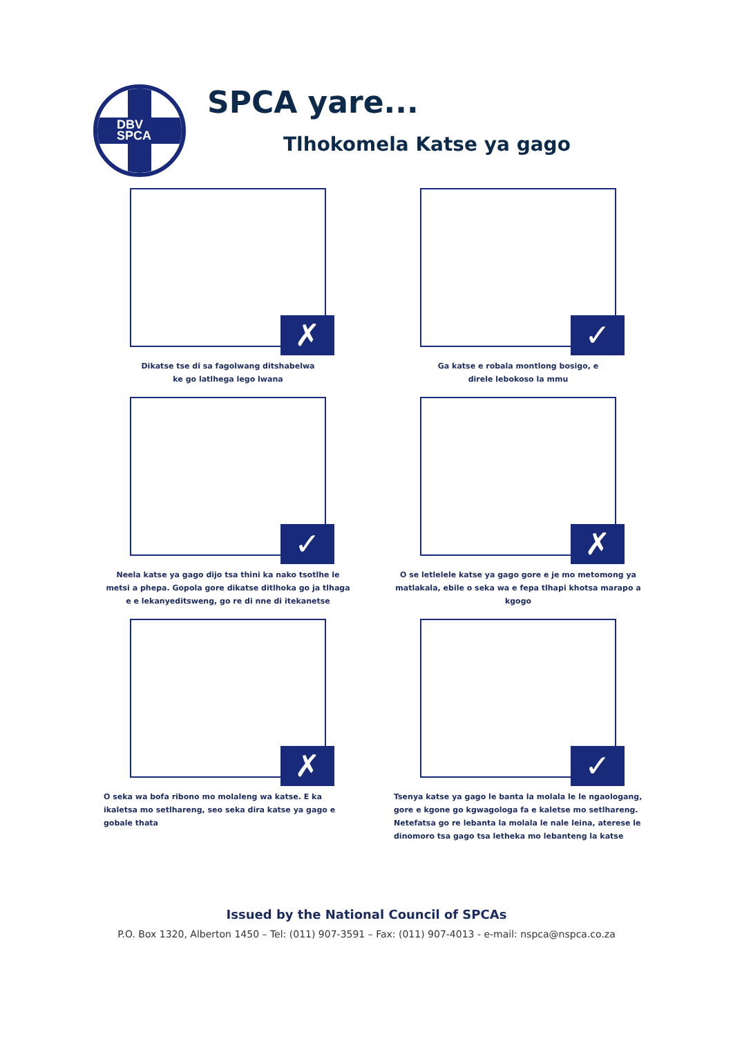DBV
SPCA
SPCA yare...
Tlhokomela Katse ya gago
✗
Dikatse tse di sa fagolwang ditshabelwa
ke go latlhega lego lwana
✓
Ga katse e robala montlong bosigo, e
direle lebokoso la mmu
✓
Neela katse ya gago dijo tsa thini ka nako tsotlhe le metsi a phepa. Gopola gore dikatse ditlhoka go ja tlhaga e e lekanyeditsweng, go re di nne di itekanetse
✗
O se letlelele katse ya gago gore e je mo metomong ya matlakala, ebile o seka wa e fepa tlhapi khotsa marapo a kgogo
✗
O seka wa bofa ribono mo molaleng wa katse. E ka ikaletsa mo setlhareng, seo seka dira katse ya gago e gobale thata
✓
Tsenya katse ya gago le banta la molala le le ngaologang, gore e kgone go kgwagologa fa e kaletse mo setlhareng. Netefatsa go re lebanta la molala le nale leina, aterese le dinomoro tsa gago tsa letheka mo lebanteng la katse
Issued by the National Council of SPCAs
P.O. Box 1320, Alberton 1450 – Tel: (011) 907-3591 – Fax: (011) 907-4013 - e-mail: nspca@nspca.co.za